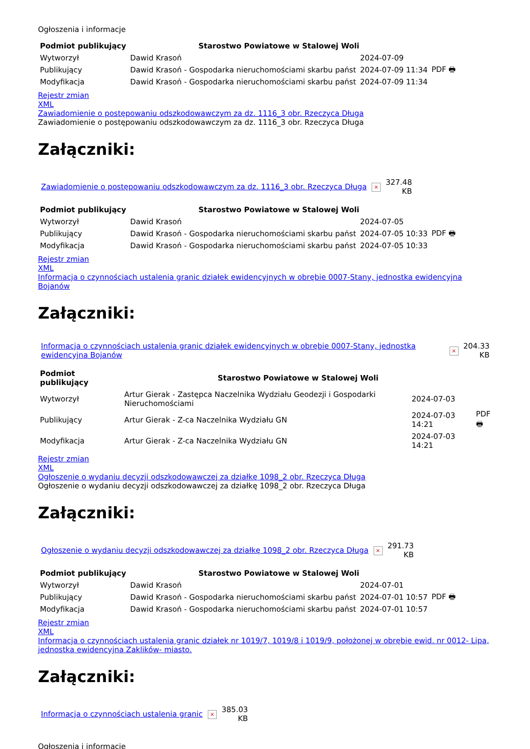Ogłoszenia i informacje
| Podmiot publikujący | Starostwo Powiatowe w Stalowej Woli | | |
| --- | --- | --- | --- |
| Wytworzył | Dawid Krasoń | 2024-07-09 | PDF 🖶 |
| Publikujący | Dawid Krasoń - Gospodarka nieruchomościami skarbu państ | 2024-07-09 11:34 | |
| Modyfikacja | Dawid Krasoń - Gospodarka nieruchomościami skarbu państ | 2024-07-09 11:34 | |
Rejestr zmian
XML
Zawiadomienie o postępowaniu odszkodowawczym za dz. 1116_3 obr. Rzeczyca Długa
Zawiadomienie o postępowaniu odszkodowawczym za dz. 1116_3 obr. Rzeczyca Długa
Załączniki:
| Zawiadomienie o postępowaniu odszkodowawczym za dz. 1116_3 obr. Rzeczyca Długa | × | 327.48 KB |
| Podmiot publikujący | Starostwo Powiatowe w Stalowej Woli | | |
| --- | --- | --- | --- |
| Wytworzył | Dawid Krasoń | 2024-07-05 | PDF 🖶 |
| Publikujący | Dawid Krasoń - Gospodarka nieruchomościami skarbu państ | 2024-07-05 10:33 | |
| Modyfikacja | Dawid Krasoń - Gospodarka nieruchomościami skarbu państ | 2024-07-05 10:33 | |
Rejestr zmian
XML
Informacja o czynnościach ustalenia granic działek ewidencyjnych w obrębie 0007-Stany, jednostka ewidencyjna Bojanów
Załączniki:
| Informacja o czynnościach ustalenia granic działek ewidencyjnych w obrębie 0007-Stany, jednostka ewidencyjna Bojanów | × | 204.33 KB |
| Podmiot publikujący | Starostwo Powiatowe w Stalowej Woli | | |
| --- | --- | --- | --- |
| Wytworzył | Artur Gierak - Zastępca Naczelnika Wydziału Geodezji i Gospodarki Nieruchomościami | 2024-07-03 | PDF 🖶 |
| Publikujący | Artur Gierak - Z-ca Naczelnika Wydziału GN | 2024-07-03 14:21 | |
| Modyfikacja | Artur Gierak - Z-ca Naczelnika Wydziału GN | 2024-07-03 14:21 | |
Rejestr zmian
XML
Ogłoszenie o wydaniu decyzji odszkodowawczej za działkę 1098_2 obr. Rzeczyca Długa
Ogłoszenie o wydaniu decyzji odszkodowawczej za działkę 1098_2 obr. Rzeczyca Długa
Załączniki:
| Ogłoszenie o wydaniu decyzji odszkodowawczej za działkę 1098_2 obr. Rzeczyca Długa | × | 291.73 KB |
| Podmiot publikujący | Starostwo Powiatowe w Stalowej Woli | | |
| --- | --- | --- | --- |
| Wytworzył | Dawid Krasoń | 2024-07-01 | PDF 🖶 |
| Publikujący | Dawid Krasoń - Gospodarka nieruchomościami skarbu państ | 2024-07-01 10:57 | |
| Modyfikacja | Dawid Krasoń - Gospodarka nieruchomościami skarbu państ | 2024-07-01 10:57 | |
Rejestr zmian
XML
Informacja o czynnościach ustalenia granic działek nr 1019/7, 1019/8 i 1019/9, położonej w obrębie ewid. nr 0012- Lipa, jednostka ewidencyjna Zaklików- miasto.
Załączniki:
| Informacja o czynnościach ustalenia granic | × | 385.03 KB |
Ogłoszenia i informacje